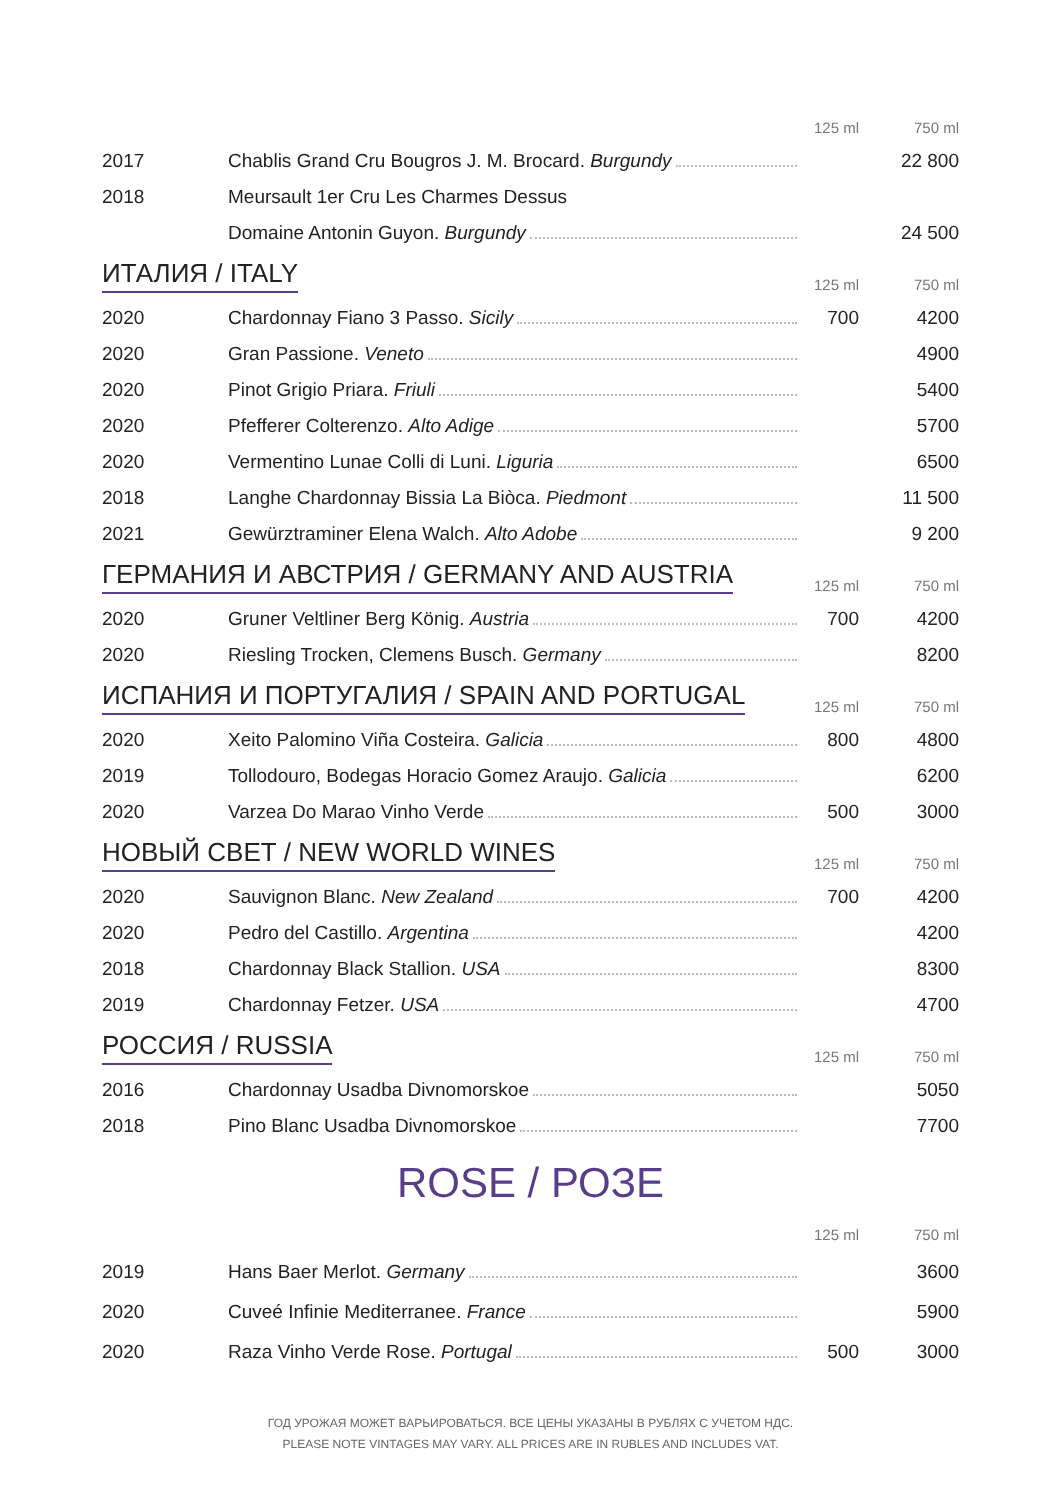| | | 125 ml | 750 ml |
| 2017 | Chablis Grand Cru Bougros J. M. Brocard. Burgundy | | 22 800 |
| 2018 | Meursault 1er Cru Les Charmes Dessus | | |
| | Domaine Antonin Guyon. Burgundy | | 24 500 |
ИТАЛИЯ / ITALY
125 ml 750 ml
| 2020 | Chardonnay Fiano 3 Passo. Sicily | 700 | 4200 |
| 2020 | Gran Passione. Veneto | | 4900 |
| 2020 | Pinot Grigio Priara. Friuli | | 5400 |
| 2020 | Pfefferer Colterenzo. Alto Adige | | 5700 |
| 2020 | Vermentino Lunae Colli di Luni. Liguria | | 6500 |
| 2018 | Langhe Chardonnay Bissia La Biòca. Piedmont | | 11 500 |
| 2021 | Gewürztraminer Elena Walch. Alto Adobe | | 9 200 |
ГЕРМАНИЯ И АВСТРИЯ / GERMANY AND AUSTRIA
125 ml 750 ml
| 2020 | Gruner Veltliner Berg König. Austria | 700 | 4200 |
| 2020 | Riesling Trocken, Clemens Busch. Germany | | 8200 |
ИСПАНИЯ И ПОРТУГАЛИЯ / SPAIN AND PORTUGAL
125 ml 750 ml
| 2020 | Xeito Palomino Viña Costeira. Galicia | 800 | 4800 |
| 2019 | Tollodouro, Bodegas Horacio Gomez Araujo. Galicia | | 6200 |
| 2020 | Varzea Do Marao Vinho Verde | 500 | 3000 |
НОВЫЙ СВЕТ / NEW WORLD WINES
125 ml 750 ml
| 2020 | Sauvignon Blanc. New Zealand | 700 | 4200 |
| 2020 | Pedro del Castillo. Argentina | | 4200 |
| 2018 | Chardonnay Black Stallion. USA | | 8300 |
| 2019 | Chardonnay Fetzer. USA | | 4700 |
РОССИЯ / RUSSIA
125 ml 750 ml
| 2016 | Chardonnay Usadba Divnomorskoe | | 5050 |
| 2018 | Pino Blanc Usadba Divnomorskoe | | 7700 |
ROSE / РОЗЕ
| | | 125 ml | 750 ml |
| 2019 | Hans Baer Merlot. Germany | | 3600 |
| 2020 | Cuveé Infinie Mediterranee. France | | 5900 |
| 2020 | Raza Vinho Verde Rose. Portugal | 500 | 3000 |
ГОД УРОЖАЯ МОЖЕТ ВАРЬИРОВАТЬСЯ. ВСЕ ЦЕНЫ УКАЗАНЫ В РУБЛЯХ С УЧЕТОМ НДС.
PLEASE NOTE VINTAGES MAY VARY. ALL PRICES ARE IN RUBLES AND INCLUDES VAT.